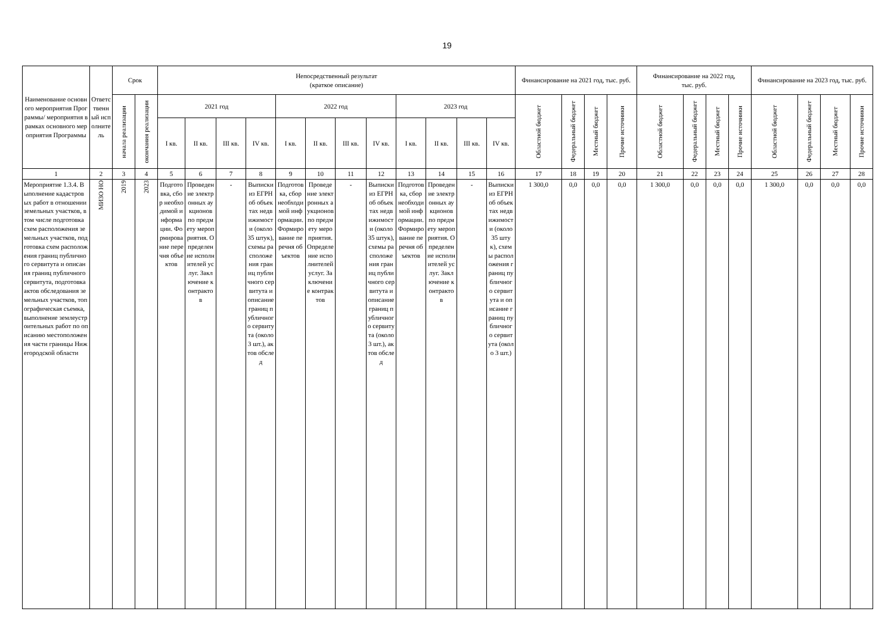19
| Наименование основного мероприятия Программы/ мероприятия в рамках основного мероприятия Программы | Ответственный исполнитель | Срок | | Непосредственный результат (краткое описание) | | | | | | | | | | | | Финансирование на 2021 год, тыс. руб. | | | | Финансирование на 2022 год, тыс. руб. | | | | Финансирование на 2023 год, тыс. руб. | | | |
| --- | --- | --- | --- | --- | --- | --- | --- | --- | --- | --- | --- | --- | --- | --- | --- | --- | --- | --- | --- | --- | --- | --- | --- | --- | --- | --- | --- |
| | | начала реализации | окончания реализации | 2021 год | | | | 2022 год | | | | 2023 год | | | | Областной бюджет | Федеральный бюджет | Местный бюджет | Прочие источники | Областной бюджет | Федеральный бюджет | Местный бюджет | Прочие источники | Областной бюджет | Федеральный бюджет | Местный бюджет | Прочие источники |
| | | | | I кв. | II кв. | III кв. | IV кв. | I кв. | II кв. | III кв. | IV кв. | I кв. | II кв. | III кв. | IV кв. | | | | | | | | | | | | |
| 1 | 2 | 3 | 4 | 5 | 6 | 7 | 8 | 9 | 10 | 11 | 12 | 13 | 14 | 15 | 16 | 17 | 18 | 19 | 20 | 21 | 22 | 23 | 24 | 25 | 26 | 27 | 28 |
| Мероприятие 1.3.4. Выполнение кадастровых работ в отношении земельных участков, в том числе подготовка схем расположения земельных участков, подготовка схем расположения границ публичного сервитута и описания границ публичного сервитута, подготовка актов обследования земельных участков, топографическая съемка, выполнение землеустроительных работ по описанию местоположения части границы Нижегородской области | МИЗО НО | 2019 | 2023 | Подготовка, сбор необходимой информации. Формирование перечня объектов | Проведение электронных аукционов по предмету мероприятия. Определение исполнителей услуг. Заключение контрактов | - | Выписки из ЕГРН об объектах недвижимости (около 35 штук), схемы расположения границ публичного сервитута и описание границ публичного сервитута (около 3 шт.), актов обслед | Подготовка, сбор необходимой информации. Формирование перечня объектов | Проведение электронных аукционов по предмету мероприятия. Определение исполнителей услуг. Заключение контрактов | - | Выписки из ЕГРН об объектах недвижимости (около 35 штук), схемы расположения границ публичного сервитута и описание границ публичного сервитута (около 3 шт.), актов обслед | Подготовка, сбор необходимой информации. Формирование перечня объектов | Проведение электронных аукционов по предмету мероприятия. Определение исполнителей услуг. Заключение контрактов | - | Выписки из ЕГРН об объектах недвижимости (около 35 штук), схемы расположения границ публичного сервитута и описание границ публичного сервитута (около 3 шт.) | 1 300,0 | 0,0 | 0,0 | 0,0 | 1 300,0 | 0,0 | 0,0 | 0,0 | 1 300,0 | 0,0 | 0,0 | 0,0 |